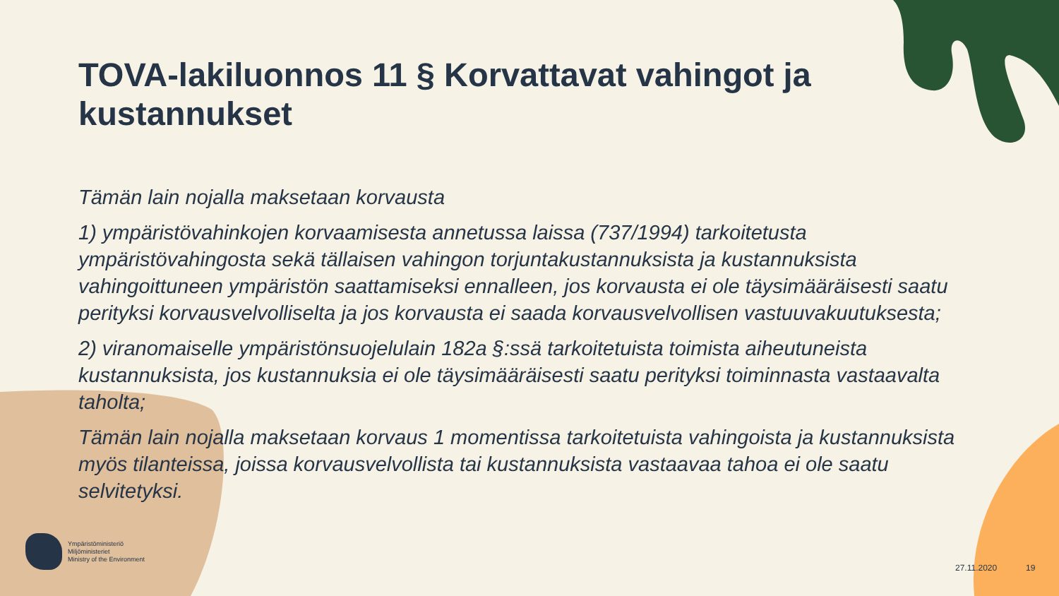TOVA-lakiluonnos 11 § Korvattavat vahingot ja kustannukset
Tämän lain nojalla maksetaan korvausta
1) ympäristövahinkojen korvaamisesta annetussa laissa (737/1994) tarkoitetusta ympäristövahingosta sekä tällaisen vahingon torjuntakustannuksista ja kustannuksista vahingoittuneen ympäristön saattamiseksi ennalleen, jos korvausta ei ole täysimääräisesti saatu perityksi korvausvelvolliselta ja jos korvausta ei saada korvausvelvollisen vastuuvakuutuksesta;
2) viranomaiselle ympäristönsuojelulain 182a §:ssä tarkoitetuista toimista aiheutuneista kustannuksista, jos kustannuksia ei ole täysimääräisesti saatu perityksi toiminnasta vastaavalta taholta;
Tämän lain nojalla maksetaan korvaus 1 momentissa tarkoitetuista vahingoista ja kustannuksista myös tilanteissa, joissa korvausvelvollista tai kustannuksista vastaavaa tahoa ei ole saatu selvitetyksi.
Ympäristöministeriö
Miljöministeriet
Ministry of the Environment
27.11.2020 19